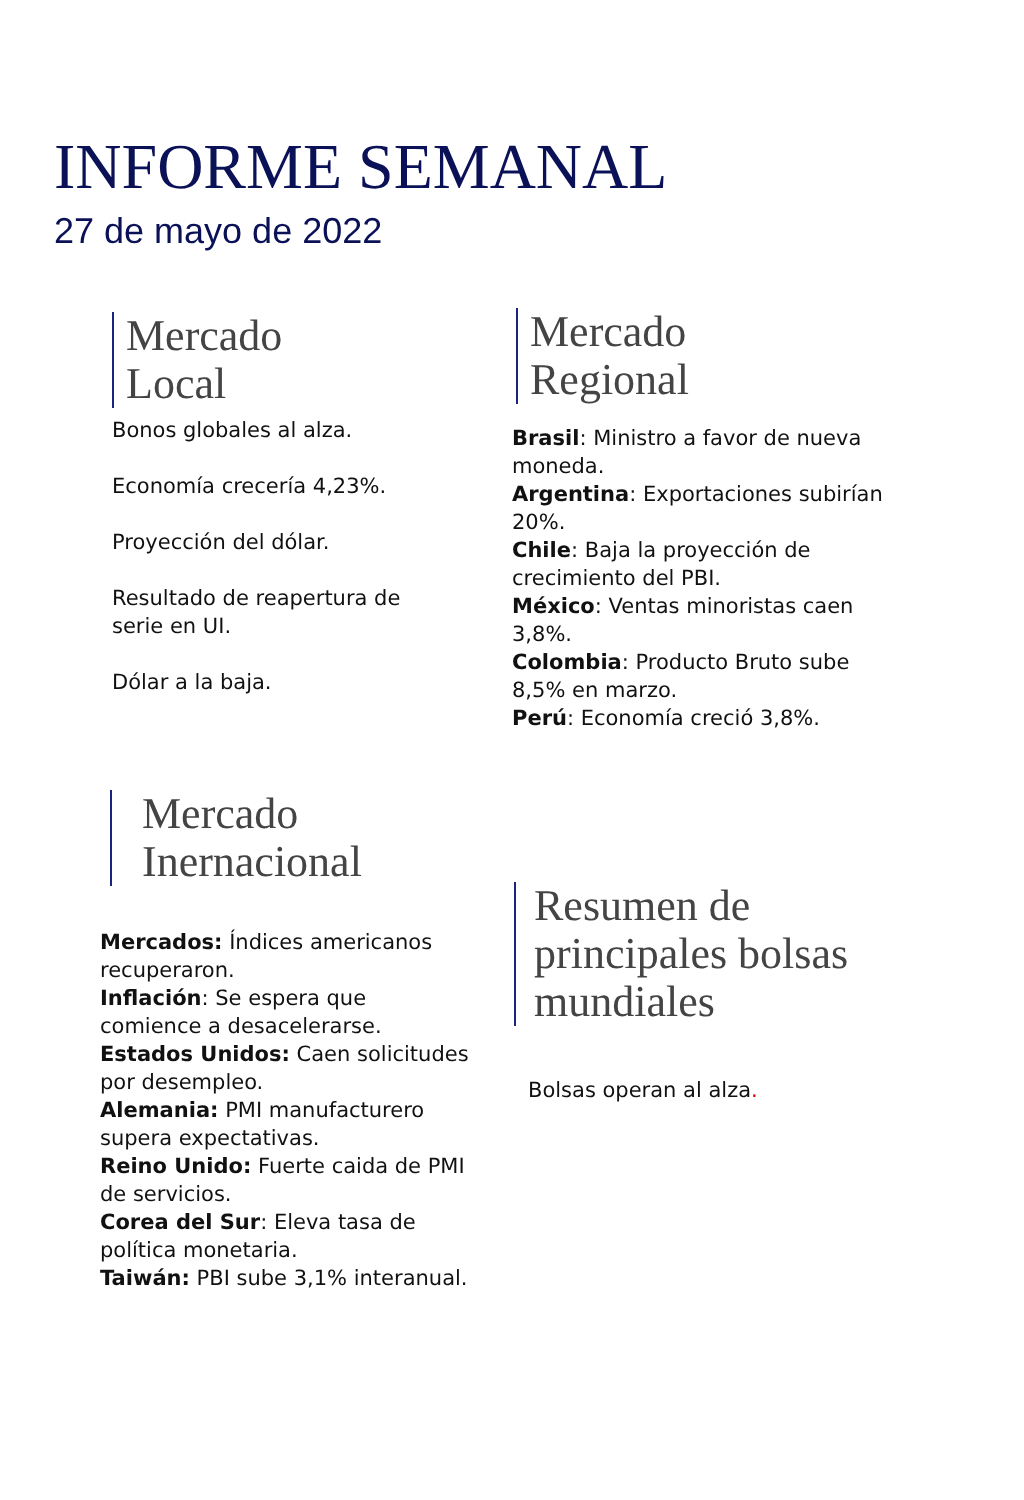INFORME SEMANAL
27 de mayo de 2022
Mercado
Local
Bonos globales al alza.
Economía crecería 4,23%.
Proyección del dólar.
Resultado de reapertura de serie en UI.
Dólar a la baja.
Mercado
Regional
Brasil: Ministro a favor de nueva moneda.
Argentina: Exportaciones subirían 20%.
Chile: Baja la proyección de crecimiento del PBI.
México: Ventas minoristas caen 3,8%.
Colombia: Producto Bruto sube 8,5% en marzo.
Perú: Economía creció 3,8%.
Mercado
Inernacional
Mercados: Índices americanos recuperaron.
Inflación: Se espera que comience a desacelerarse.
Estados Unidos: Caen solicitudes por desempleo.
Alemania: PMI manufacturero supera expectativas.
Reino Unido: Fuerte caida de PMI de servicios.
Corea del Sur: Eleva tasa de política monetaria.
Taiwán: PBI sube 3,1% interanual.
Resumen de
principales bolsas
mundiales
Bolsas operan al alza.